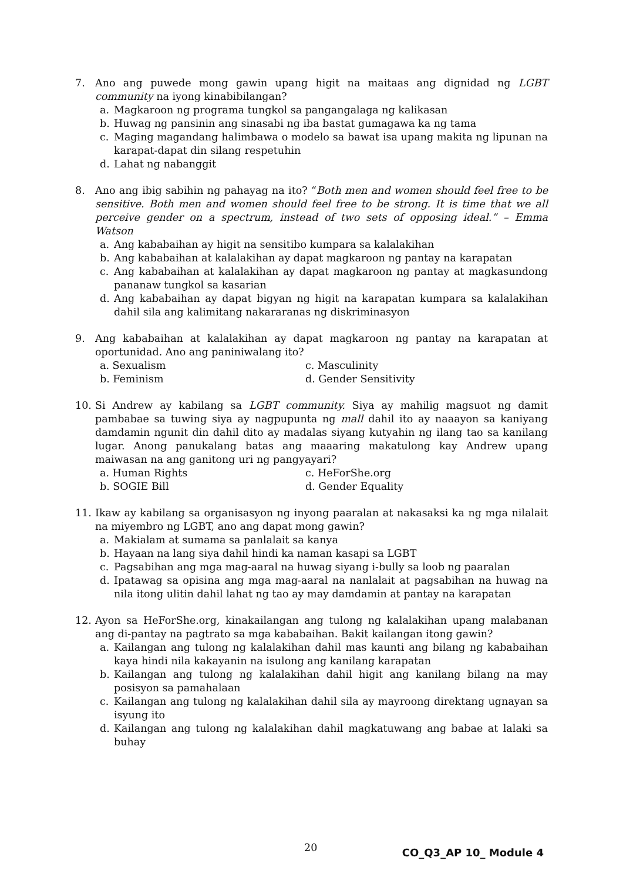7. Ano ang puwede mong gawin upang higit na maitaas ang dignidad ng LGBT community na iyong kinabibilangan?
a. Magkaroon ng programa tungkol sa pangangalaga ng kalikasan
b. Huwag ng pansinin ang sinasabi ng iba bastat gumagawa ka ng tama
c. Maging magandang halimbawa o modelo sa bawat isa upang makita ng lipunan na karapat-dapat din silang respetuhin
d. Lahat ng nabanggit
8. Ano ang ibig sabihin ng pahayag na ito? “Both men and women should feel free to be sensitive. Both men and women should feel free to be strong. It is time that we all perceive gender on a spectrum, instead of two sets of opposing ideal.” – Emma Watson
a. Ang kababaihan ay higit na sensitibo kumpara sa kalalakihan
b. Ang kababaihan at kalalakihan ay dapat magkaroon ng pantay na karapatan
c. Ang kababaihan at kalalakihan ay dapat magkaroon ng pantay at magkasundong pananaw tungkol sa kasarian
d. Ang kababaihan ay dapat bigyan ng higit na karapatan kumpara sa kalalakihan dahil sila ang kalimitang nakararanas ng diskriminasyon
9. Ang kababaihan at kalalakihan ay dapat magkaroon ng pantay na karapatan at oportunidad. Ano ang paniniwalang ito?
a. Sexualism c. Masculinity b. Feminism d. Gender Sensitivity
10. Si Andrew ay kabilang sa LGBT community. Siya ay mahilig magsuot ng damit pambabae sa tuwing siya ay nagpupunta ng mall dahil ito ay naaayon sa kaniyang damdamin ngunit din dahil dito ay madalas siyang kutyahin ng ilang tao sa kanilang lugar. Anong panukalang batas ang maaaring makatulong kay Andrew upang maiwasan na ang ganitong uri ng pangyayari?
a. Human Rights c. HeForShe.org b. SOGIE Bill d. Gender Equality
11. Ikaw ay kabilang sa organisasyon ng inyong paaralan at nakasaksi ka ng mga nilalait na miyembro ng LGBT, ano ang dapat mong gawin?
a. Makialam at sumama sa panlalait sa kanya
b. Hayaan na lang siya dahil hindi ka naman kasapi sa LGBT
c. Pagsabihan ang mga mag-aaral na huwag siyang i-bully sa loob ng paaralan
d. Ipatawag sa opisina ang mga mag-aaral na nanlalait at pagsabihan na huwag na nila itong ulitin dahil lahat ng tao ay may damdamin at pantay na karapatan
12. Ayon sa HeForShe.org, kinakailangan ang tulong ng kalalakihan upang malabanan ang di-pantay na pagtrato sa mga kababaihan. Bakit kailangan itong gawin?
a. Kailangan ang tulong ng kalalakihan dahil mas kaunti ang bilang ng kababaihan kaya hindi nila kakayanin na isulong ang kanilang karapatan
b. Kailangan ang tulong ng kalalakihan dahil higit ang kanilang bilang na may posisyon sa pamahalaan
c. Kailangan ang tulong ng kalalakihan dahil sila ay mayroong direktang ugnayan sa isyung ito
d. Kailangan ang tulong ng kalalakihan dahil magkatuwang ang babae at lalaki sa buhay
20 CO_Q3_AP 10_ Module 4